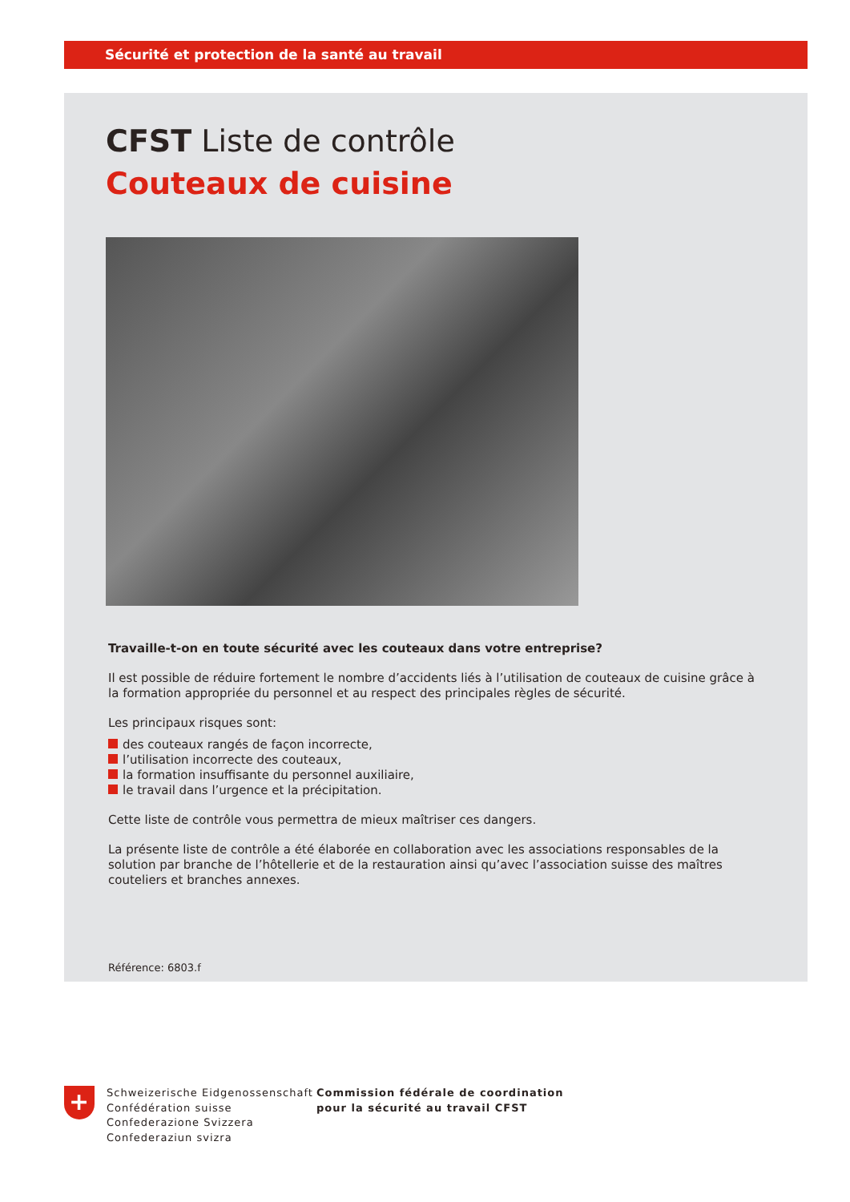Sécurité et protection de la santé au travail
CFST Liste de contrôle
Couteaux de cuisine
Travaille-t-on en toute sécurité avec les couteaux dans votre entreprise?
Il est possible de réduire fortement le nombre d’accidents liés à l’utilisation de couteaux de cuisine grâce à la formation appropriée du personnel et au respect des principales règles de sécurité.
Les principaux risques sont:
des couteaux rangés de façon incorrecte,
l’utilisation incorrecte des couteaux,
la formation insuffisante du personnel auxiliaire,
le travail dans l’urgence et la précipitation.
Cette liste de contrôle vous permettra de mieux maîtriser ces dangers.
La présente liste de contrôle a été élaborée en collaboration avec les associations responsables de la solution par branche de l’hôtellerie et de la restauration ainsi qu’avec l’association suisse des maîtres couteliers et branches annexes.
Référence: 6803.f
+
Schweizerische Eidgenossenschaft
Confédération suisse
Confederazione Svizzera
Confederaziun svizra
Commission fédérale de coordination
pour la sécurité au travail CFST